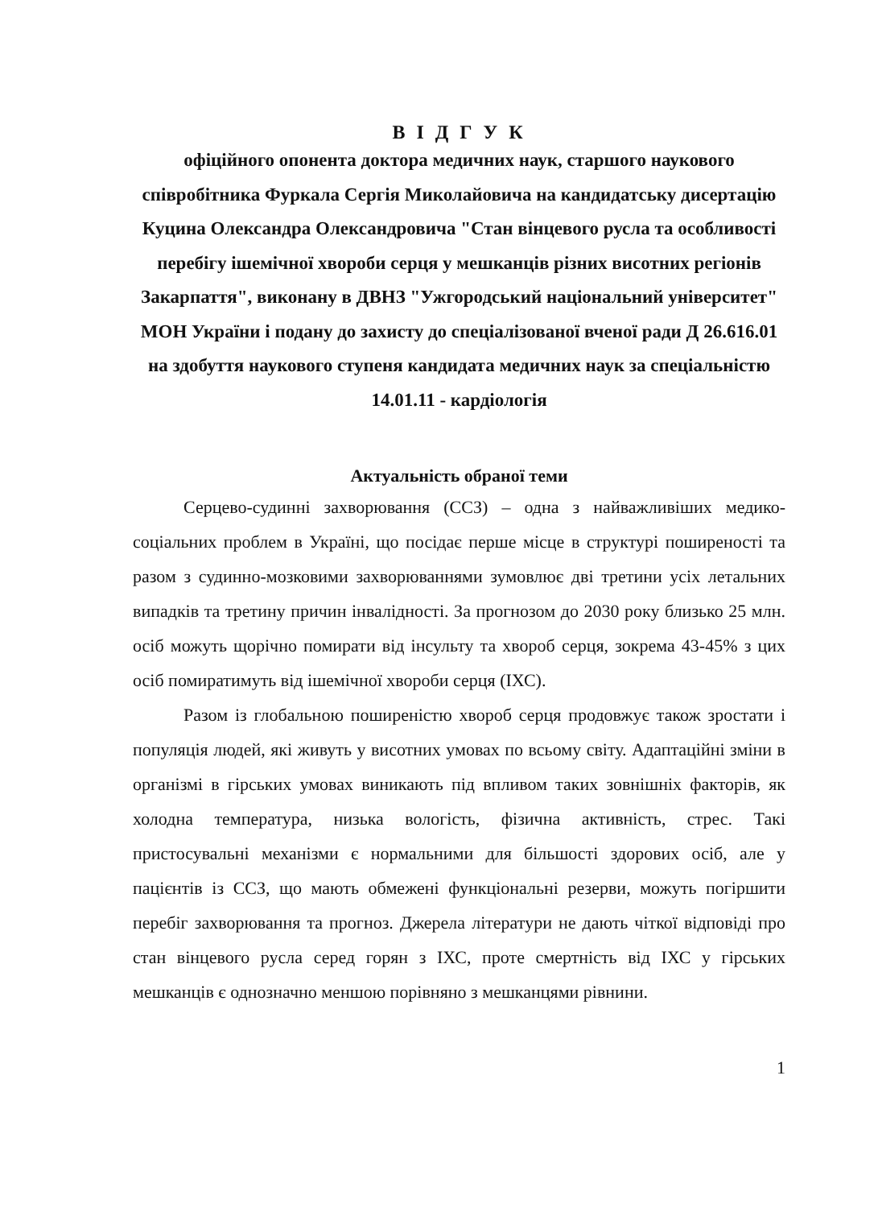В І Д Г У К
офіційного опонента доктора медичних наук, старшого наукового співробітника Фуркала Сергія Миколайовича на кандидатську дисертацію Куцина Олександра Олександровича "Стан вінцевого русла та особливості перебігу ішемічної хвороби серця у мешканців різних висотних регіонів Закарпаття", виконану в ДВНЗ "Ужгородський національний університет" МОН України і подану до захисту до спеціалізованої вченої ради Д 26.616.01 на здобуття наукового ступеня кандидата медичних наук за спеціальністю 14.01.11 - кардіологія
Актуальність обраної теми
Серцево-судинні захворювання (ССЗ) – одна з найважливіших медико-соціальних проблем в Україні, що посідає перше місце в структурі поширеності та разом з судинно-мозковими захворюваннями зумовлює дві третини усіх летальних випадків та третину причин інвалідності. За прогнозом до 2030 року близько 25 млн. осіб можуть щорічно помирати від інсульту та хвороб серця, зокрема 43-45% з цих осіб помиратимуть від ішемічної хвороби серця (ІХС).
Разом із глобальною поширеністю хвороб серця продовжує також зростати і популяція людей, які живуть у висотних умовах по всьому світу. Адаптаційні зміни в організмі в гірських умовах виникають під впливом таких зовнішніх факторів, як холодна температура, низька вологість, фізична активність, стрес. Такі пристосувальні механізми є нормальними для більшості здорових осіб, але у пацієнтів із ССЗ, що мають обмежені функціональні резерви, можуть погіршити перебіг захворювання та прогноз. Джерела літератури не дають чіткої відповіді про стан вінцевого русла серед горян з ІХС, проте смертність від ІХС у гірських мешканців є однозначно меншою порівняно з мешканцями рівнини.
1